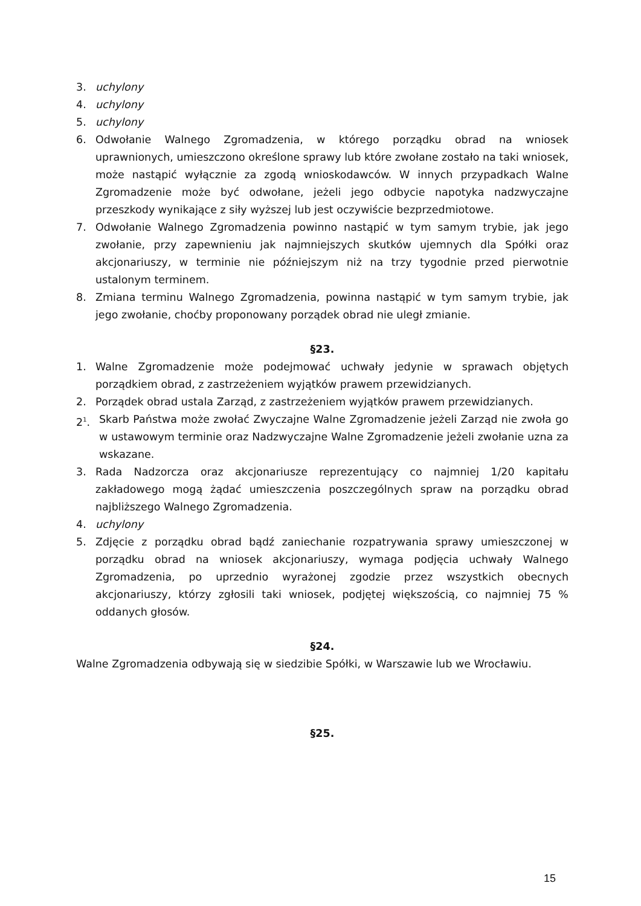3. uchylony
4. uchylony
5. uchylony
6. Odwołanie Walnego Zgromadzenia, w którego porządku obrad na wniosek uprawnionych, umieszczono określone sprawy lub które zwołane zostało na taki wniosek, może nastąpić wyłącznie za zgodą wnioskodawców. W innych przypadkach Walne Zgromadzenie może być odwołane, jeżeli jego odbycie napotyka nadzwyczajne przeszkody wynikające z siły wyższej lub jest oczywiście bezprzedmiotowe.
7. Odwołanie Walnego Zgromadzenia powinno nastąpić w tym samym trybie, jak jego zwołanie, przy zapewnieniu jak najmniejszych skutków ujemnych dla Spółki oraz akcjonariuszy, w terminie nie późniejszym niż na trzy tygodnie przed pierwotnie ustalonym terminem.
8. Zmiana terminu Walnego Zgromadzenia, powinna nastąpić w tym samym trybie, jak jego zwołanie, choćby proponowany porządek obrad nie uległ zmianie.
§23.
1. Walne Zgromadzenie może podejmować uchwały jedynie w sprawach objętych porządkiem obrad, z zastrzeżeniem wyjątków prawem przewidzianych.
2. Porządek obrad ustala Zarząd, z zastrzeżeniem wyjątków prawem przewidzianych.
2<sup>1</sup>. Skarb Państwa może zwołać Zwyczajne Walne Zgromadzenie jeżeli Zarząd nie zwoła go w ustawowym terminie oraz Nadzwyczajne Walne Zgromadzenie jeżeli zwołanie uzna za wskazane.
3. Rada Nadzorcza oraz akcjonariusze reprezentujący co najmniej 1/20 kapitału zakładowego mogą żądać umieszczenia poszczególnych spraw na porządku obrad najbliższego Walnego Zgromadzenia.
4. uchylony
5. Zdjęcie z porządku obrad bądź zaniechanie rozpatrywania sprawy umieszczonej w porządku obrad na wniosek akcjonariuszy, wymaga podjęcia uchwały Walnego Zgromadzenia, po uprzednio wyrażonej zgodzie przez wszystkich obecnych akcjonariuszy, którzy zgłosili taki wniosek, podjętej większością, co najmniej 75 % oddanych głosów.
§24.
Walne Zgromadzenia odbywają się w siedzibie Spółki, w Warszawie lub we Wrocławiu.
§25.
15